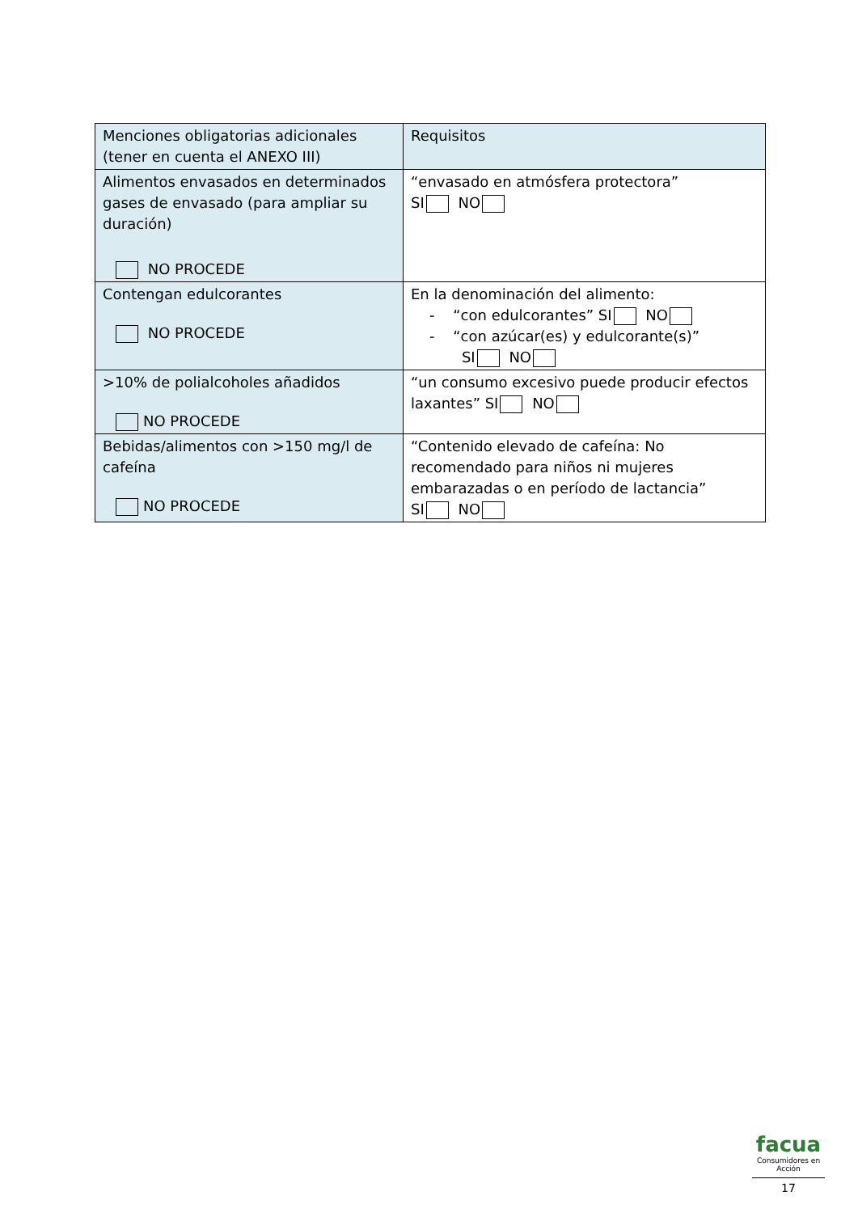| Menciones obligatorias adicionales (tener en cuenta el ANEXO III) | Requisitos |
| --- | --- |
| Alimentos envasados en determinados gases de envasado (para ampliar su duración) NO PROCEDE | “envasado en atmósfera protectora” SI NO |
| Contengan edulcorantes NO PROCEDE | En la denominación del alimento: - “con edulcorantes” SI NO - “con azúcar(es) y edulcorante(s)” SI NO |
| >10% de polialcoholes añadidos NO PROCEDE | “un consumo excesivo puede producir efectos laxantes” SI NO |
| Bebidas/alimentos con >150 mg/l de cafeína NO PROCEDE | “Contenido elevado de cafeína: No recomendado para niños ni mujeres embarazadas o en período de lactancia” SI NO |
facua
Consumidores en Acción
17